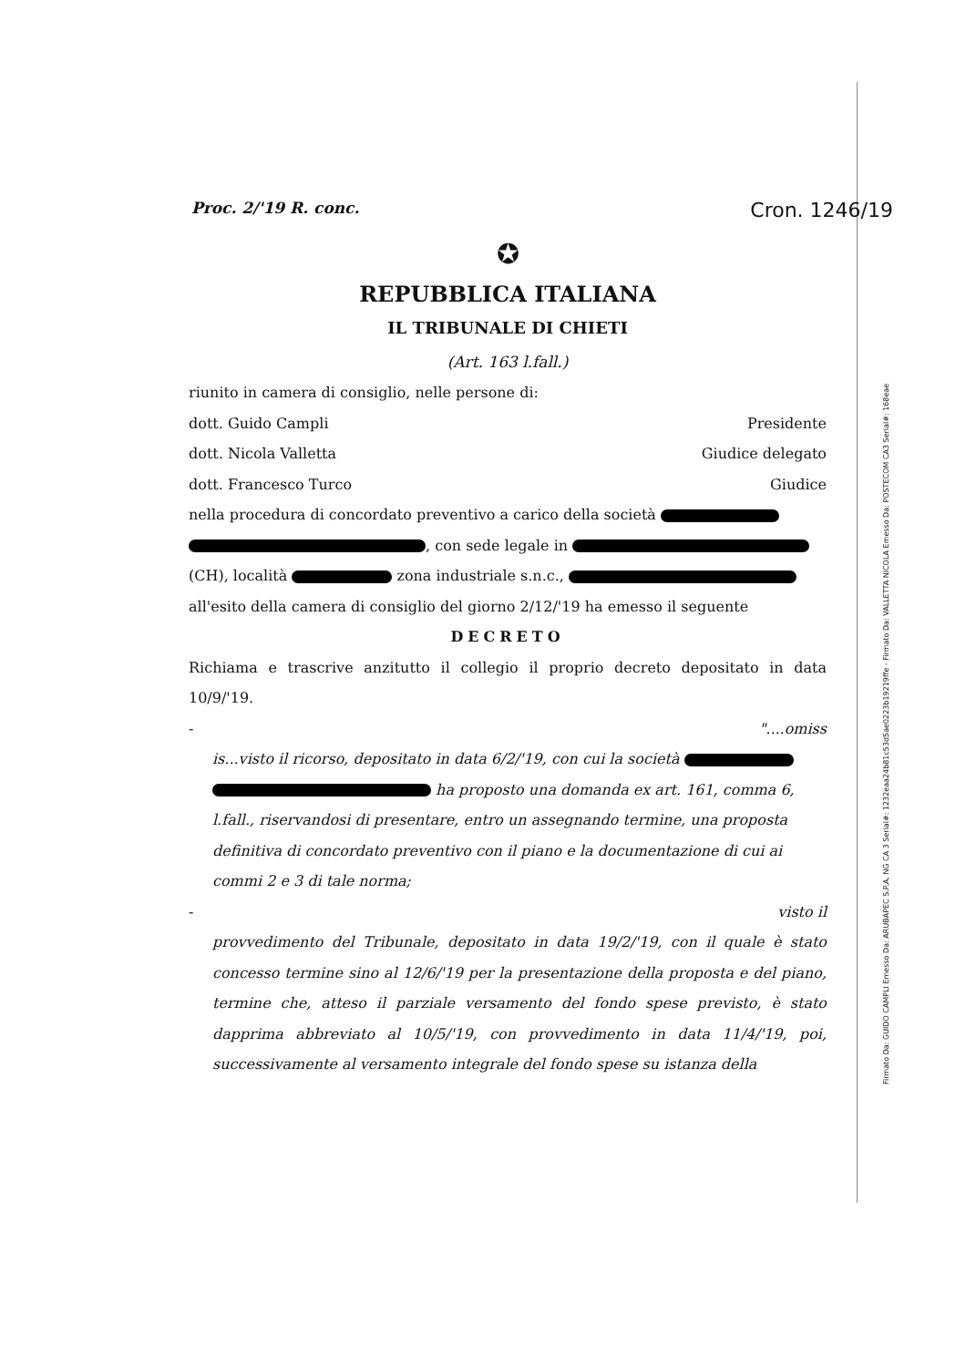Proc. 2/'19 R. conc. Cron. 1246/19
✪
REPUBBLICA ITALIANA
IL TRIBUNALE DI CHIETI
(Art. 163 l.fall.)
riunito in camera di consiglio, nelle persone di:
dott. Guido Campli Presidente
dott. Nicola Valletta Giudice delegato
dott. Francesco Turco Giudice
nella procedura di concordato preventivo a carico della società
, con sede legale in
(CH), località zona industriale s.n.c.,
all'esito della camera di consiglio del giorno 2/12/'19 ha emesso il seguente
DECRETO
Richiama e trascrive anzitutto il collegio il proprio decreto depositato in data 10/9/'19.
- "....omiss
is...visto il ricorso, depositato in data 6/2/'19, con cui la società
ha proposto una domanda ex art. 161, comma 6, l.fall., riservandosi di presentare, entro un assegnando termine, una proposta definitiva di concordato preventivo con il piano e la documentazione di cui ai commi 2 e 3 di tale norma;
- visto il
provvedimento del Tribunale, depositato in data 19/2/'19, con il quale è stato concesso termine sino al 12/6/'19 per la presentazione della proposta e del piano, termine che, atteso il parziale versamento del fondo spese previsto, è stato dapprima abbreviato al 10/5/'19, con provvedimento in data 11/4/'19, poi, successivamente al versamento integrale del fondo spese su istanza della
Firmato Da: GUIDO CAMPLI Emesso Da: ARUBAPEC S.P.A. NG CA 3 Serial#: 1232eaa24b81c53d5ae0223b19219ffe - Firmato Da: VALLETTA NICOLA Emesso Da: POSTECOM CA3 Serial#: 168eae